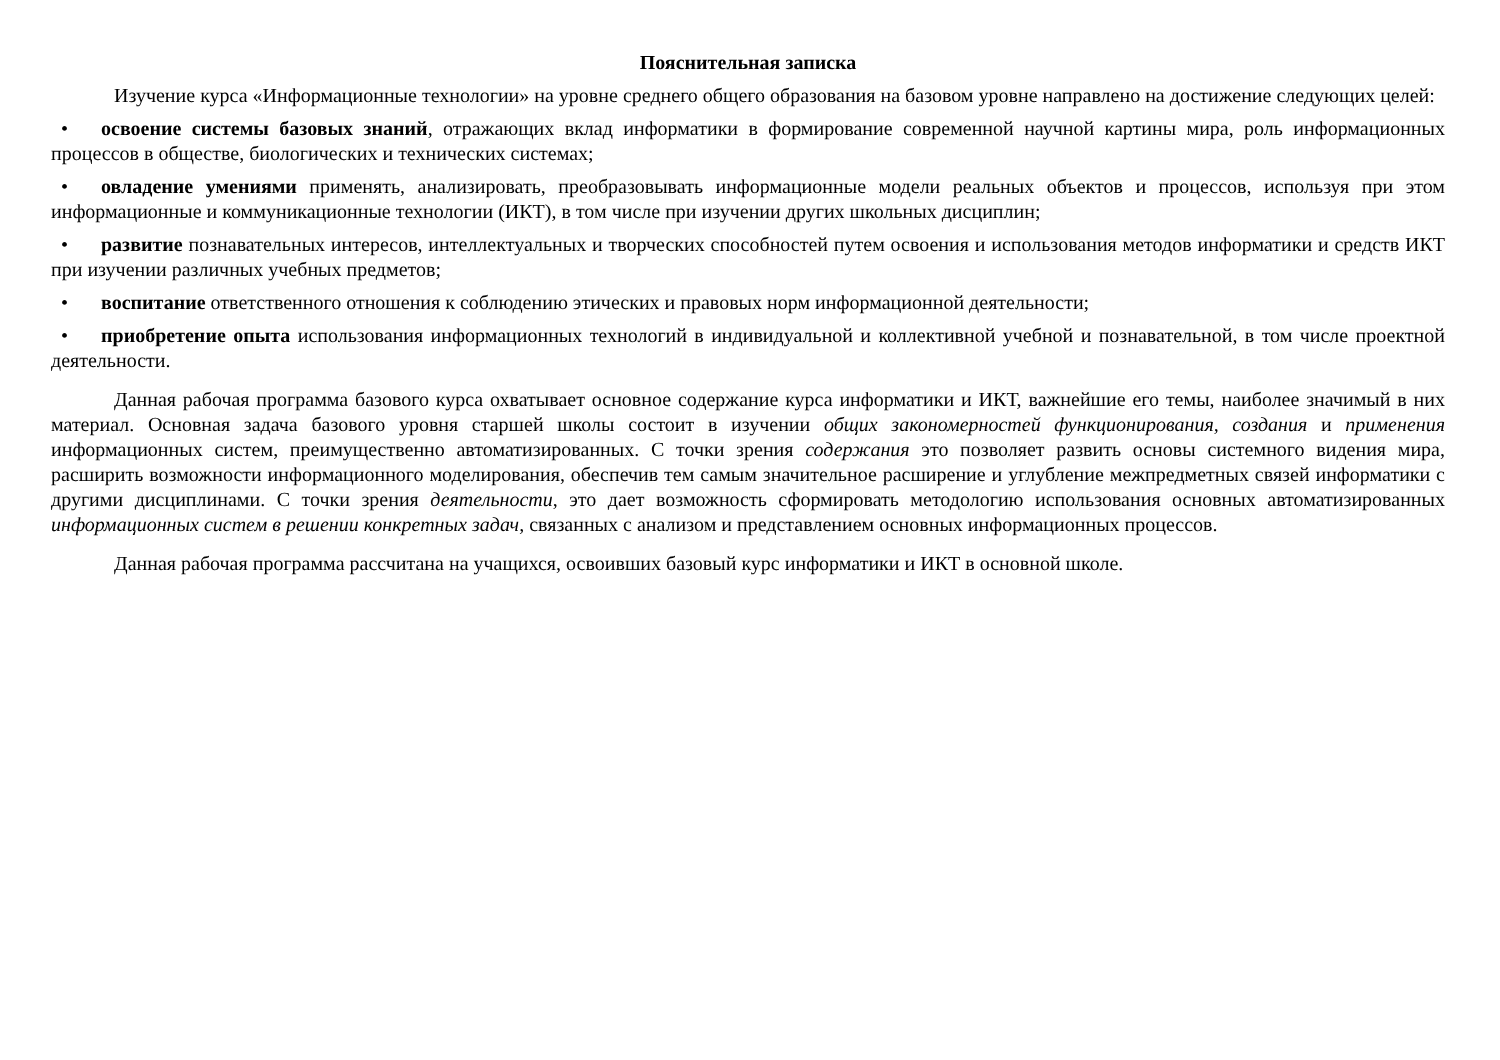Пояснительная записка
Изучение курса «Информационные технологии» на уровне среднего общего образования на базовом уровне направлено на достижение следующих целей:
• освоение системы базовых знаний, отражающих вклад информатики в формирование современной научной картины мира, роль информационных процессов в обществе, биологических и технических системах;
• овладение умениями применять, анализировать, преобразовывать информационные модели реальных объектов и процессов, используя при этом информационные и коммуникационные технологии (ИКТ), в том числе при изучении других школьных дисциплин;
• развитие познавательных интересов, интеллектуальных и творческих способностей путем освоения и использования методов информатики и средств ИКТ при изучении различных учебных предметов;
• воспитание ответственного отношения к соблюдению этических и правовых норм информационной деятельности;
• приобретение опыта использования информационных технологий в индивидуальной и коллективной учебной и познавательной, в том числе проектной деятельности.
Данная рабочая программа базового курса охватывает основное содержание курса информатики и ИКТ, важнейшие его темы, наиболее значимый в них материал. Основная задача базового уровня старшей школы состоит в изучении общих закономерностей функционирования, создания и применения информационных систем, преимущественно автоматизированных. С точки зрения содержания это позволяет развить основы системного видения мира, расширить возможности информационного моделирования, обеспечив тем самым значительное расширение и углубление межпредметных связей информатики с другими дисциплинами. С точки зрения деятельности, это дает возможность сформировать методологию использования основных автоматизированных информационных систем в решении конкретных задач, связанных с анализом и представлением основных информационных процессов.
Данная рабочая программа рассчитана на учащихся, освоивших базовый курс информатики и ИКТ в основной школе.